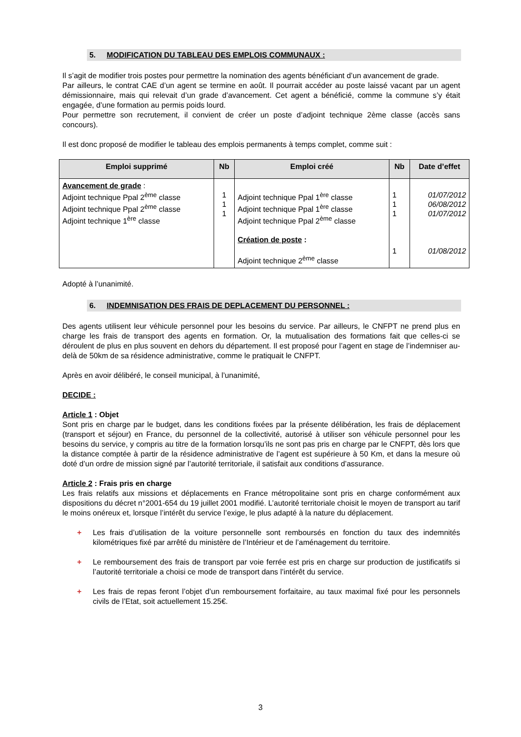5. MODIFICATION DU TABLEAU DES EMPLOIS COMMUNAUX :
Il s’agit de modifier trois postes pour permettre la nomination des agents bénéficiant d’un avancement de grade.
Par ailleurs, le contrat CAE d’un agent se termine en août. Il pourrait accéder au poste laissé vacant par un agent démissionnaire, mais qui relevait d’un grade d’avancement. Cet agent a bénéficié, comme la commune s’y était engagée, d’une formation au permis poids lourd.
Pour permettre son recrutement, il convient de créer un poste d’adjoint technique 2ème classe (accès sans concours).
Il est donc proposé de modifier le tableau des emplois permanents à temps complet, comme suit :
| Emploi supprimé | Nb | Emploi créé | Nb | Date d’effet |
| --- | --- | --- | --- | --- |
| Avancement de grade : Adjoint technique Ppal 2<sup>ème</sup> classe Adjoint technique Ppal 2<sup>ème</sup> classe Adjoint technique 1<sup>ère</sup> classe | 1 1 1 | Adjoint technique Ppal 1<sup>ère</sup> classe Adjoint technique Ppal 1<sup>ère</sup> classe Adjoint technique Ppal 2<sup>ème</sup> classe Création de poste : Adjoint technique 2<sup>ème</sup> classe | 1 1 1 1 | 01/07/2012 06/08/2012 01/07/2012 01/08/2012 |
Adopté à l’unanimité.
6. INDEMNISATION DES FRAIS DE DEPLACEMENT DU PERSONNEL :
Des agents utilisent leur véhicule personnel pour les besoins du service. Par ailleurs, le CNFPT ne prend plus en charge les frais de transport des agents en formation. Or, la mutualisation des formations fait que celles-ci se déroulent de plus en plus souvent en dehors du département. Il est proposé pour l’agent en stage de l’indemniser au-delà de 50km de sa résidence administrative, comme le pratiquait le CNFPT.
Après en avoir délibéré, le conseil municipal, à l’unanimité,
DECIDE :
Article 1 : Objet
Sont pris en charge par le budget, dans les conditions fixées par la présente délibération, les frais de déplacement (transport et séjour) en France, du personnel de la collectivité, autorisé à utiliser son véhicule personnel pour les besoins du service, y compris au titre de la formation lorsqu’ils ne sont pas pris en charge par le CNFPT, dès lors que la distance comptée à partir de la résidence administrative de l’agent est supérieure à 50 Km, et dans la mesure où doté d’un ordre de mission signé par l’autorité territoriale, il satisfait aux conditions d’assurance.
Article 2 : Frais pris en charge
Les frais relatifs aux missions et déplacements en France métropolitaine sont pris en charge conformément aux dispositions du décret n°2001-654 du 19 juillet 2001 modifié. L’autorité territoriale choisit le moyen de transport au tarif le moins onéreux et, lorsque l’intérêt du service l’exige, le plus adapté à la nature du déplacement.
+ Les frais d’utilisation de la voiture personnelle sont remboursés en fonction du taux des indemnités kilométriques fixé par arrêté du ministère de l’Intérieur et de l’aménagement du territoire.
+ Le remboursement des frais de transport par voie ferrée est pris en charge sur production de justificatifs si l’autorité territoriale a choisi ce mode de transport dans l’intérêt du service.
+ Les frais de repas feront l’objet d’un remboursement forfaitaire, au taux maximal fixé pour les personnels civils de l’Etat, soit actuellement 15.25€.
3